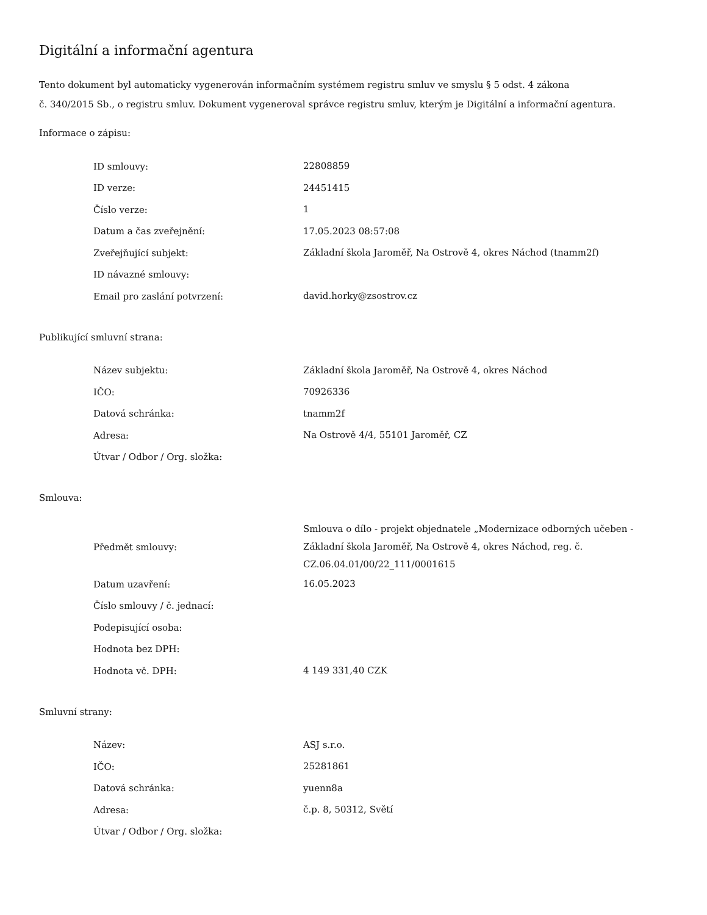Digitální a informační agentura
Tento dokument byl automaticky vygenerován informačním systémem registru smluv ve smyslu § 5 odst. 4 zákona
č. 340/2015 Sb., o registru smluv. Dokument vygeneroval správce registru smluv, kterým je Digitální a informační agentura.
Informace o zápisu:
| ID smlouvy: | 22808859 |
| ID verze: | 24451415 |
| Číslo verze: | 1 |
| Datum a čas zveřejnění: | 17.05.2023 08:57:08 |
| Zveřejňující subjekt: | Základní škola Jaroměř, Na Ostrově 4, okres Náchod (tnamm2f) |
| ID návazné smlouvy: | |
| Email pro zaslání potvrzení: | david.horky@zsostrov.cz |
Publikující smluvní strana:
| Název subjektu: | Základní škola Jaroměř, Na Ostrově 4, okres Náchod |
| IČO: | 70926336 |
| Datová schránka: | tnamm2f |
| Adresa: | Na Ostrově 4/4, 55101 Jaroměř, CZ |
| Útvar / Odbor / Org. složka: | |
Smlouva:
| Předmět smlouvy: | Smlouva o dílo - projekt objednatele „Modernizace odborných učeben - Základní škola Jaroměř, Na Ostrově 4, okres Náchod, reg. č. CZ.06.04.01/00/22_111/0001615 |
| Datum uzavření: | 16.05.2023 |
| Číslo smlouvy / č. jednací: | |
| Podepisující osoba: | |
| Hodnota bez DPH: | |
| Hodnota vč. DPH: | 4 149 331,40 CZK |
Smluvní strany:
| Název: | ASJ s.r.o. |
| IČO: | 25281861 |
| Datová schránka: | yuenn8a |
| Adresa: | č.p. 8, 50312, Světí |
| Útvar / Odbor / Org. složka: | |